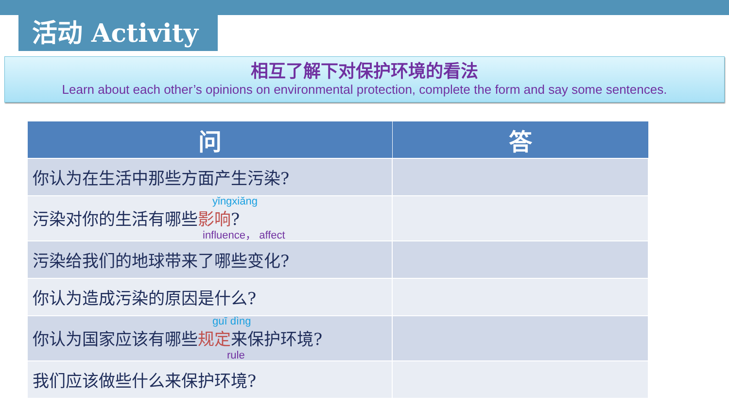活动 Activity
相互了解下对保护环境的看法
Learn about each other’s opinions on environmental protection, complete the form and say some sentences.
| 问 | 答 |
| --- | --- |
| 你认为在生活中那些方面产生污染? | |
| yǐngxiǎng 污染对你的生活有哪些 影响 ? influence， affect | |
| 污染给我们的地球带来了哪些变化? | |
| 你认为造成污染的原因是什么? | |
| guī dìng 你认为国家应该有哪些 规定 来保护环境? rule | |
| 我们应该做些什么来保护环境? | |